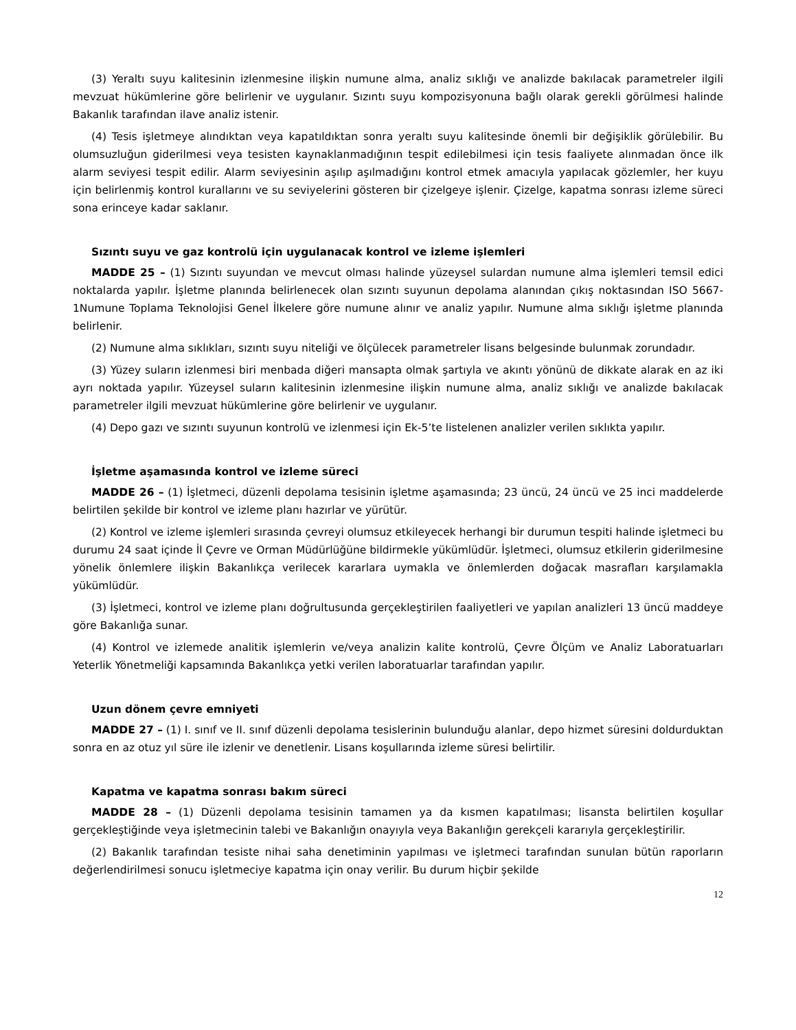(3) Yeraltı suyu kalitesinin izlenmesine ilişkin numune alma, analiz sıklığı ve analizde bakılacak parametreler ilgili mevzuat hükümlerine göre belirlenir ve uygulanır. Sızıntı suyu kompozisyonuna bağlı olarak gerekli görülmesi halinde Bakanlık tarafından ilave analiz istenir.
(4) Tesis işletmeye alındıktan veya kapatıldıktan sonra yeraltı suyu kalitesinde önemli bir değişiklik görülebilir. Bu olumsuzluğun giderilmesi veya tesisten kaynaklanmadığının tespit edilebilmesi için tesis faaliyete alınmadan önce ilk alarm seviyesi tespit edilir. Alarm seviyesinin aşılıp aşılmadığını kontrol etmek amacıyla yapılacak gözlemler, her kuyu için belirlenmiş kontrol kurallarını ve su seviyelerini gösteren bir çizelgeye işlenir. Çizelge, kapatma sonrası izleme süreci sona erinceye kadar saklanır.
Sızıntı suyu ve gaz kontrolü için uygulanacak kontrol ve izleme işlemleri
MADDE 25 – (1) Sızıntı suyundan ve mevcut olması halinde yüzeysel sulardan numune alma işlemleri temsil edici noktalarda yapılır. İşletme planında belirlenecek olan sızıntı suyunun depolama alanından çıkış noktasından ISO 5667-1Numune Toplama Teknolojisi Genel İlkelere göre numune alınır ve analiz yapılır. Numune alma sıklığı işletme planında belirlenir.
(2) Numune alma sıklıkları, sızıntı suyu niteliği ve ölçülecek parametreler lisans belgesinde bulunmak zorundadır.
(3) Yüzey suların izlenmesi biri menbada diğeri mansapta olmak şartıyla ve akıntı yönünü de dikkate alarak en az iki ayrı noktada yapılır. Yüzeysel suların kalitesinin izlenmesine ilişkin numune alma, analiz sıklığı ve analizde bakılacak parametreler ilgili mevzuat hükümlerine göre belirlenir ve uygulanır.
(4) Depo gazı ve sızıntı suyunun kontrolü ve izlenmesi için Ek-5’te listelenen analizler verilen sıklıkta yapılır.
İşletme aşamasında kontrol ve izleme süreci
MADDE 26 – (1) İşletmeci, düzenli depolama tesisinin işletme aşamasında; 23 üncü, 24 üncü ve 25 inci maddelerde belirtilen şekilde bir kontrol ve izleme planı hazırlar ve yürütür.
(2) Kontrol ve izleme işlemleri sırasında çevreyi olumsuz etkileyecek herhangi bir durumun tespiti halinde işletmeci bu durumu 24 saat içinde İl Çevre ve Orman Müdürlüğüne bildirmekle yükümlüdür. İşletmeci, olumsuz etkilerin giderilmesine yönelik önlemlere ilişkin Bakanlıkça verilecek kararlara uymakla ve önlemlerden doğacak masrafları karşılamakla yükümlüdür.
(3) İşletmeci, kontrol ve izleme planı doğrultusunda gerçekleştirilen faaliyetleri ve yapılan analizleri 13 üncü maddeye göre Bakanlığa sunar.
(4) Kontrol ve izlemede analitik işlemlerin ve/veya analizin kalite kontrolü, Çevre Ölçüm ve Analiz Laboratuarları Yeterlik Yönetmeliği kapsamında Bakanlıkça yetki verilen laboratuarlar tarafından yapılır.
Uzun dönem çevre emniyeti
MADDE 27 – (1) I. sınıf ve II. sınıf düzenli depolama tesislerinin bulunduğu alanlar, depo hizmet süresini doldurduktan sonra en az otuz yıl süre ile izlenir ve denetlenir. Lisans koşullarında izleme süresi belirtilir.
Kapatma ve kapatma sonrası bakım süreci
MADDE 28 – (1) Düzenli depolama tesisinin tamamen ya da kısmen kapatılması; lisansta belirtilen koşullar gerçekleştiğinde veya işletmecinin talebi ve Bakanlığın onayıyla veya Bakanlığın gerekçeli kararıyla gerçekleştirilir.
(2) Bakanlık tarafından tesiste nihai saha denetiminin yapılması ve işletmeci tarafından sunulan bütün raporların değerlendirilmesi sonucu işletmeciye kapatma için onay verilir. Bu durum hiçbir şekilde
12